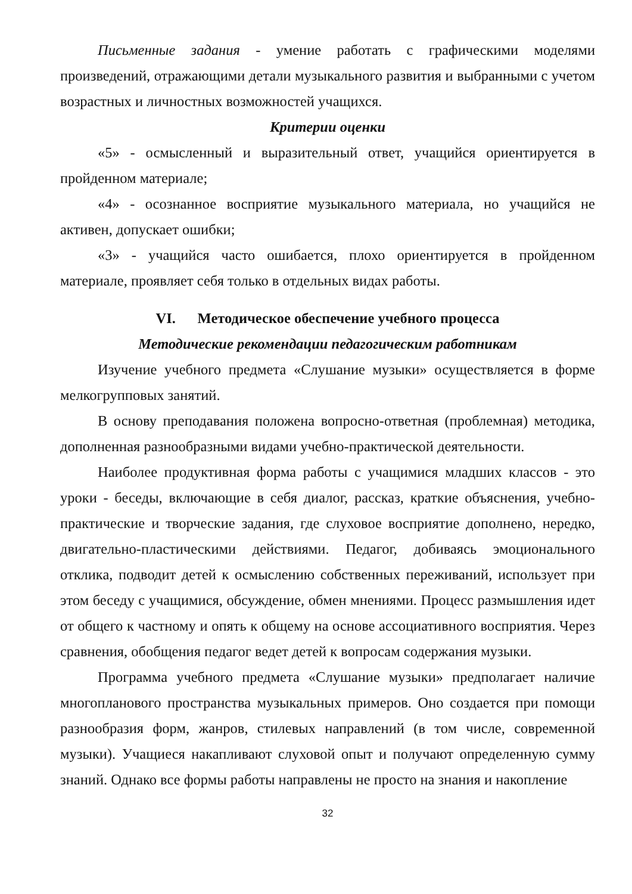Письменные задания - умение работать с графическими моделями произведений, отражающими детали музыкального развития и выбранными с учетом возрастных и личностных возможностей учащихся.
Критерии оценки
«5» - осмысленный и выразительный ответ, учащийся ориентируется в пройденном материале;
«4» - осознанное восприятие музыкального материала, но учащийся не активен, допускает ошибки;
«3» - учащийся часто ошибается, плохо ориентируется в пройденном материале, проявляет себя только в отдельных видах работы.
VI. Методическое обеспечение учебного процесса
Методические рекомендации педагогическим работникам
Изучение учебного предмета «Слушание музыки» осуществляется в форме мелкогрупповых занятий.
В основу преподавания положена вопросно-ответная (проблемная) методика, дополненная разнообразными видами учебно-практической деятельности.
Наиболее продуктивная форма работы с учащимися младших классов - это уроки - беседы, включающие в себя диалог, рассказ, краткие объяснения, учебно-практические и творческие задания, где слуховое восприятие дополнено, нередко, двигательно-пластическими действиями. Педагог, добиваясь эмоционального отклика, подводит детей к осмыслению собственных переживаний, использует при этом беседу с учащимися, обсуждение, обмен мнениями. Процесс размышления идет от общего к частному и опять к общему на основе ассоциативного восприятия. Через сравнения, обобщения педагог ведет детей к вопросам содержания музыки.
Программа учебного предмета «Слушание музыки» предполагает наличие многопланового пространства музыкальных примеров. Оно создается при помощи разнообразия форм, жанров, стилевых направлений (в том числе, современной музыки). Учащиеся накапливают слуховой опыт и получают определенную сумму знаний. Однако все формы работы направлены не просто на знания и накопление
32